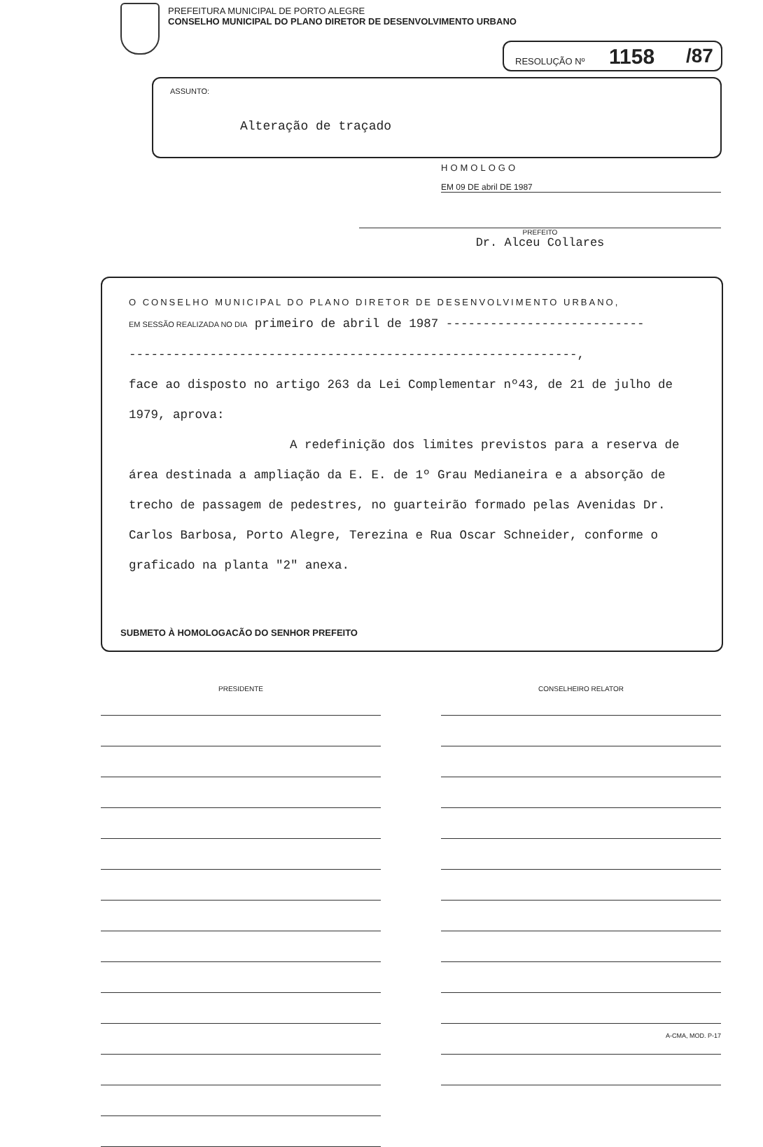PREFEITURA MUNICIPAL DE PORTO ALEGRE
CONSELHO MUNICIPAL DO PLANO DIRETOR DE DESENVOLVIMENTO URBANO
RESOLUÇÃO Nº 1158 /87
ASSUNTO:
Alteração de traçado
HOMOLOGO
EM 09 DE abril DE 1987
PREFEITO
Dr. Alceu Collares
O CONSELHO MUNICIPAL DO PLANO DIRETOR DE DESENVOLVIMENTO URBANO,
EM SESSÃO REALIZADA NO DIA primeiro de abril de 1987 ---------------------------
-------------------------------------------------------------,
face ao disposto no artigo 263 da Lei Complementar nº43, de 21 de julho de
1979, aprova:
A redefinição dos limites previstos para a reserva de área destinada a ampliação da E. E. de 1º Grau Medianeira e a absorção de trecho de passagem de pedestres, no guarteirão formado pelas Avenidas Dr. Carlos Barbosa, Porto Alegre, Terezina e Rua Oscar Schneider, conforme o graficado na planta "2" anexa.
SUBMETO À HOMOLOGACÃO DO SENHOR PREFEITO
PRESIDENTE CONSELHEIRO RELATOR
A-CMA, MOD. P-17